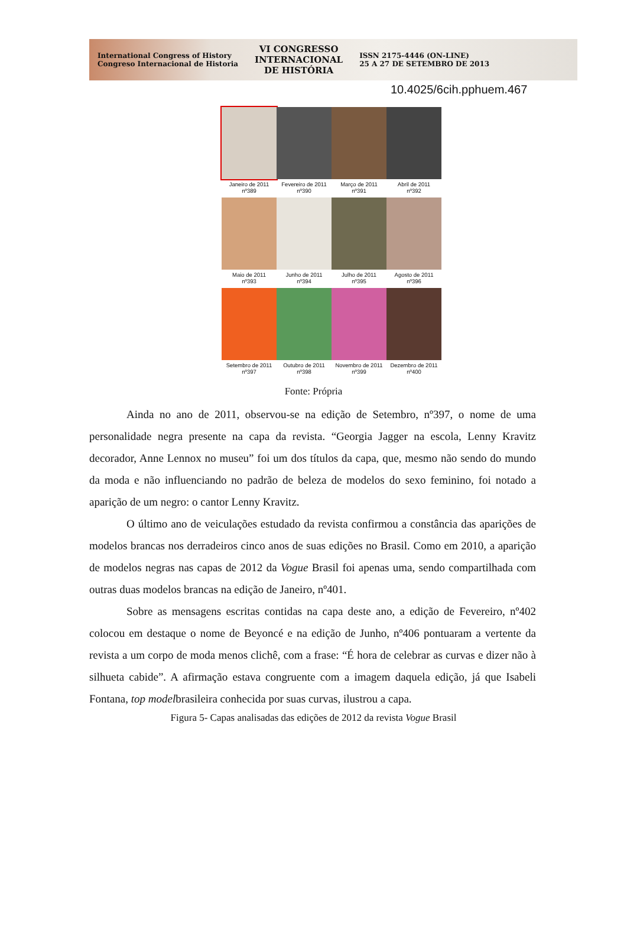International Congress of History
Congreso Internacional de Historia
VI CONGRESSO
INTERNACIONAL
DE HISTÓRIA
ISSN 2175-4446 (ON-LINE)
25 A 27 DE SETEMBRO DE 2013
10.4025/6cih.pphuem.467
Janeiro de 2011
nº389
Fevereiro de 2011
nº390
Março de 2011
nº391
Abril de 2011
nº392
Maio de 2011
nº393
Junho de 2011
nº394
Julho de 2011
nº395
Agosto de 2011
nº396
Setembro de 2011
nº397
Outubro de 2011
nº398
Novembro de 2011
nº399
Dezembro de 2011
nº400
Fonte: Própria
Ainda no ano de 2011, observou-se na edição de Setembro, nº397, o nome de uma personalidade negra presente na capa da revista. “Georgia Jagger na escola, Lenny Kravitz decorador, Anne Lennox no museu” foi um dos títulos da capa, que, mesmo não sendo do mundo da moda e não influenciando no padrão de beleza de modelos do sexo feminino, foi notado a aparição de um negro: o cantor Lenny Kravitz.
O último ano de veiculações estudado da revista confirmou a constância das aparições de modelos brancas nos derradeiros cinco anos de suas edições no Brasil. Como em 2010, a aparição de modelos negras nas capas de 2012 da Vogue Brasil foi apenas uma, sendo compartilhada com outras duas modelos brancas na edição de Janeiro, nº401.
Sobre as mensagens escritas contidas na capa deste ano, a edição de Fevereiro, nº402 colocou em destaque o nome de Beyoncé e na edição de Junho, nº406 pontuaram a vertente da revista a um corpo de moda menos clichê, com a frase: “É hora de celebrar as curvas e dizer não à silhueta cabide”. A afirmação estava congruente com a imagem daquela edição, já que Isabeli Fontana, top modelbrasileira conhecida por suas curvas, ilustrou a capa.
Figura 5- Capas analisadas das edições de 2012 da revista Vogue Brasil